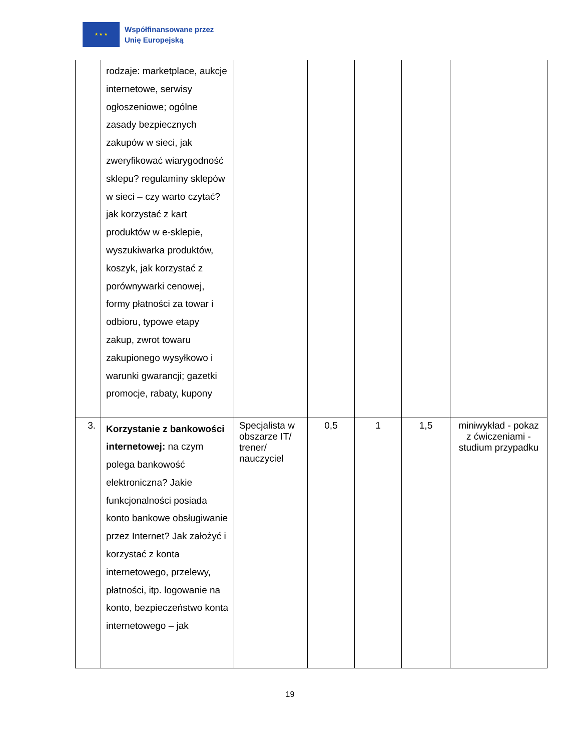★ ★ ★
Współfinansowane przez
Unię Europejską
| | rodzaje: marketplace, aukcje internetowe, serwisy ogłoszeniowe; ogólne zasady bezpiecznych zakupów w sieci, jak zweryfikować wiarygodność sklepu? regulaminy sklepów w sieci – czy warto czytać? jak korzystać z kart produktów w e-sklepie, wyszukiwarka produktów, koszyk, jak korzystać z porównywarki cenowej, formy płatności za towar i odbioru, typowe etapy zakup, zwrot towaru zakupionego wysyłkowo i warunki gwarancji; gazetki promocje, rabaty, kupony | | | | | |
| 3. | Korzystanie z bankowości internetowej: na czym polega bankowość elektroniczna? Jakie funkcjonalności posiada konto bankowe obsługiwanie przez Internet? Jak założyć i korzystać z konta internetowego, przelewy, płatności, itp. logowanie na konto, bezpieczeństwo konta internetowego – jak | Specjalista w obszarze IT/ trener/ nauczyciel | 0,5 | 1 | 1,5 | miniwykład - pokaz z ćwiczeniami - studium przypadku |
19